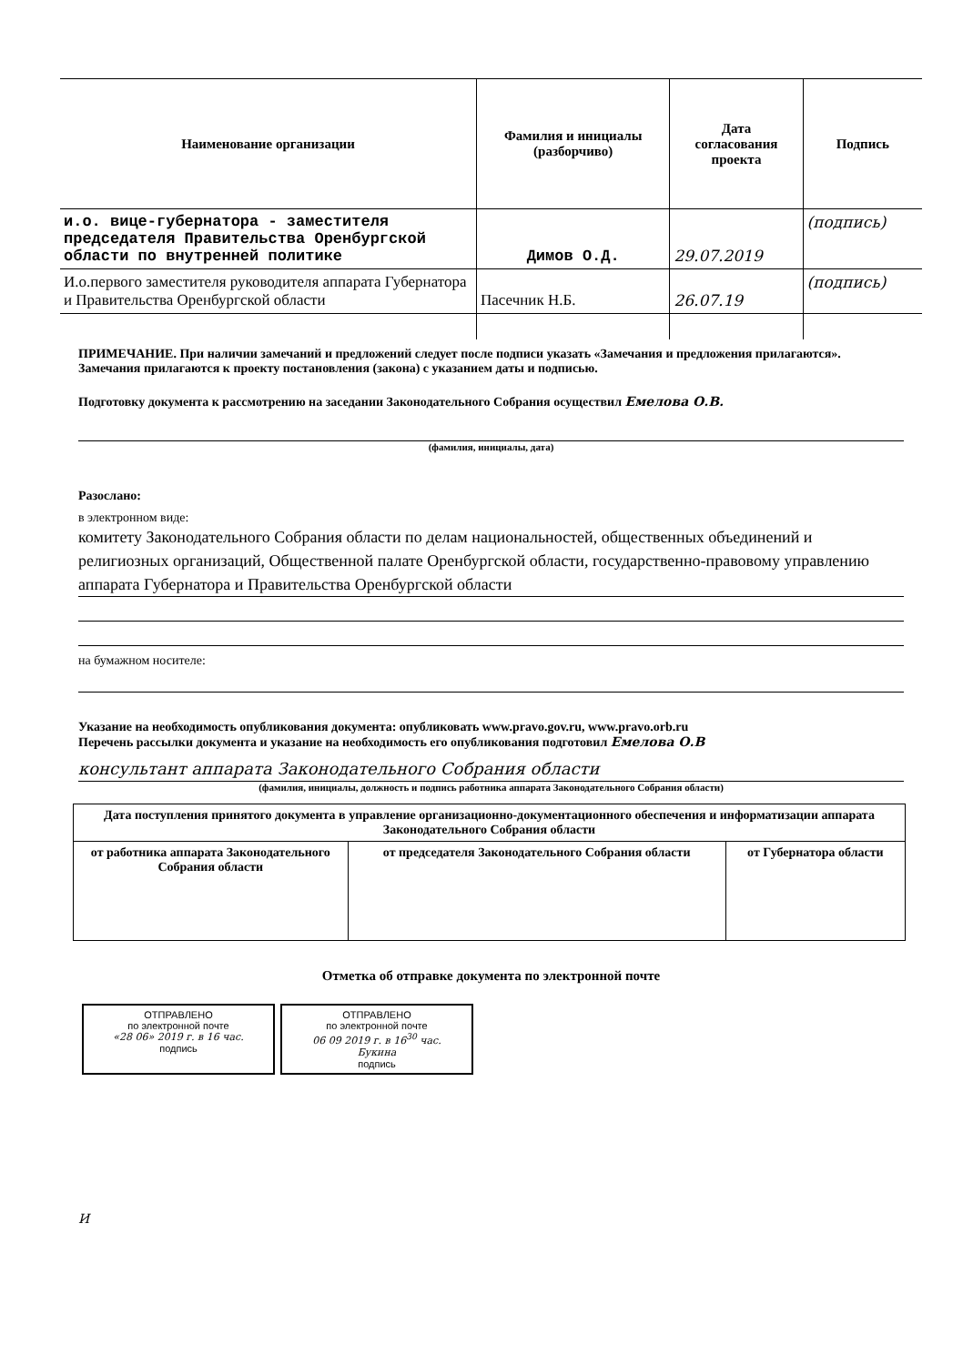| Наименование организации | Фамилия и инициалы (разборчиво) | Дата согласования проекта | Подпись |
| --- | --- | --- | --- |
| и.о. вице-губернатора - заместителя председателя Правительства Оренбургской области по внутренней политике | Димов О.Д. | 29.07.2019 | (подпись) |
| И.о.первого заместителя руководителя аппарата Губернатора и Правительства Оренбургской области | Пасечник Н.Б. | 26.07.19 | (подпись) |
ПРИМЕЧАНИЕ. При наличии замечаний и предложений следует после подписи указать «Замечания и предложения прилагаются». Замечания прилагаются к проекту постановления (закона) с указанием даты и подписью.
Подготовку документа к рассмотрению на заседании Законодательного Собрания осуществил Емелова О.В.
(фамилия, инициалы, дата)
Разослано:
в электронном виде:
комитету Законодательного Собрания области по делам национальностей, общественных объединений и религиозных организаций, Общественной палате Оренбургской области, государственно-правовому управлению аппарата Губернатора и Правительства Оренбургской области
на бумажном носителе:
Указание на необходимость опубликования документа: опубликовать www.pravo.gov.ru, www.pravo.orb.ru
Перечень рассылки документа и указание на необходимость его опубликования подготовил Емелова О.В
консультант аппарата Законодательного Собрания области
(фамилия, инициалы, должность и подпись работника аппарата Законодательного Собрания области)
| Дата поступления принятого документа в управление организационно-документационного обеспечения и информатизации аппарата Законодательного Собрания области | | |
| от работника аппарата Законодательного Собрания области | от председателя Законодательного Собрания области | от Губернатора области |
Отметка об отправке документа по электронной почте
ОТПРАВЛЕНО
по электронной почте
«28 06» 2019 г. в 16 час.
подпись
ОТПРАВЛЕНО
по электронной почте
06 09 2019 г. в 16<sup>30</sup> час.
Букина
подпись
И